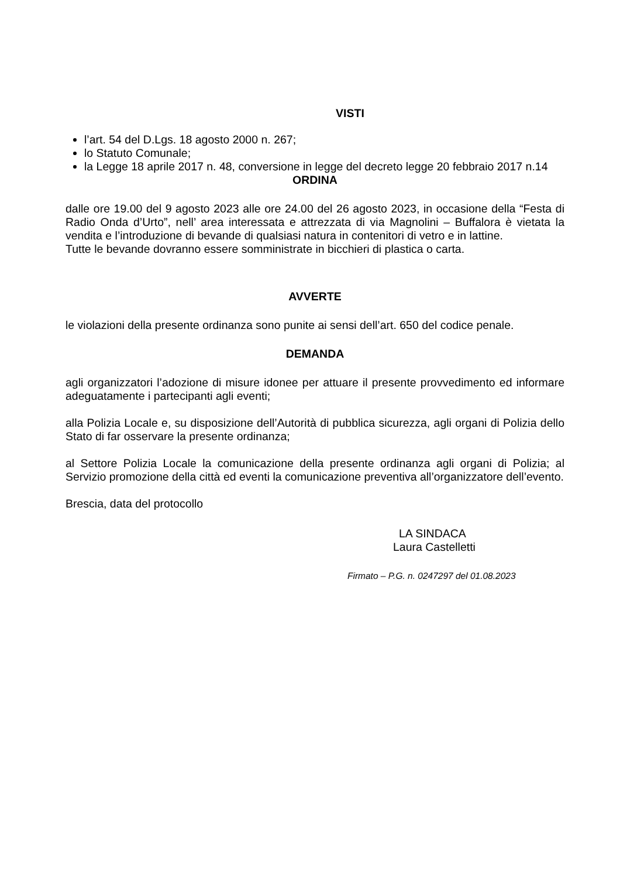VISTI
l’art. 54 del D.Lgs. 18 agosto 2000 n. 267;
lo Statuto Comunale;
la Legge 18 aprile 2017 n. 48, conversione in legge del decreto legge 20 febbraio 2017 n.14
ORDINA
dalle ore 19.00 del 9 agosto 2023 alle ore 24.00 del 26 agosto 2023, in occasione della “Festa di Radio Onda d’Urto”, nell’ area interessata e attrezzata di via Magnolini – Buffalora è vietata la vendita e l’introduzione di bevande di qualsiasi natura in contenitori di vetro e in lattine.
Tutte le bevande dovranno essere somministrate in bicchieri di plastica o carta.
AVVERTE
le violazioni della presente ordinanza sono punite ai sensi dell’art. 650 del codice penale.
DEMANDA
agli organizzatori l’adozione di misure idonee per attuare il presente provvedimento ed informare adeguatamente i partecipanti agli eventi;
alla Polizia Locale e, su disposizione dell’Autorità di pubblica sicurezza, agli organi di Polizia dello Stato di far osservare la presente ordinanza;
al Settore Polizia Locale la comunicazione della presente ordinanza agli organi di Polizia; al Servizio promozione della città ed eventi la comunicazione preventiva all’organizzatore dell’evento.
Brescia, data del protocollo
LA SINDACA
Laura Castelletti
Firmato – P.G. n. 0247297 del 01.08.2023